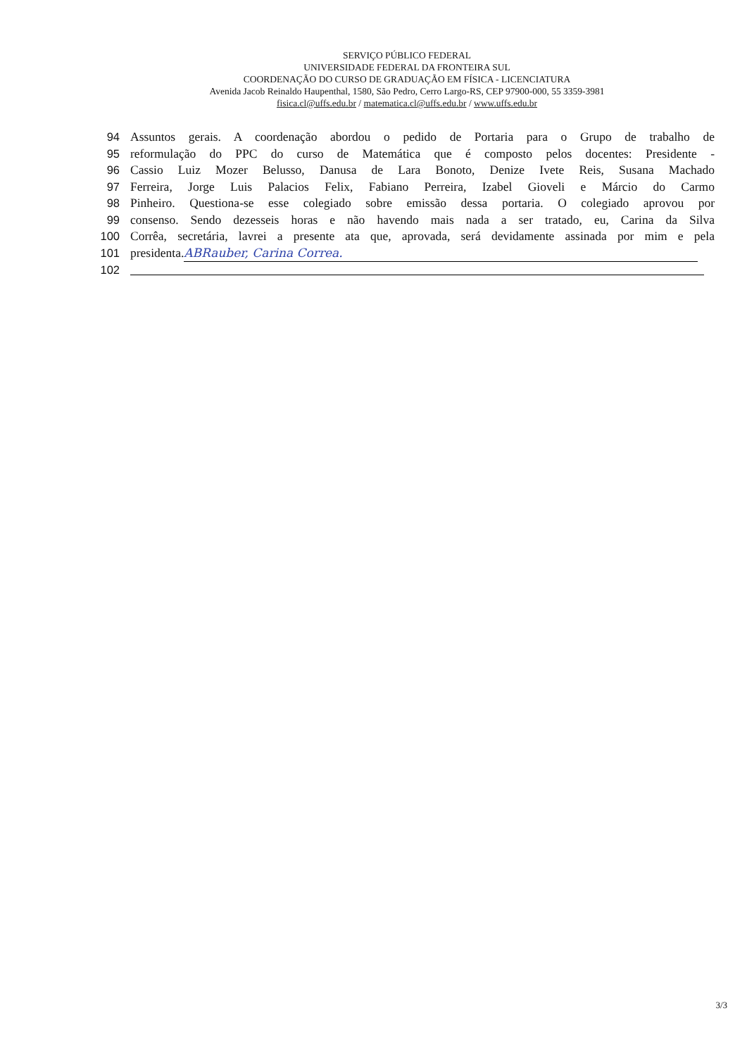SERVIÇO PÚBLICO FEDERAL
UNIVERSIDADE FEDERAL DA FRONTEIRA SUL
COORDENAÇÃO DO CURSO DE GRADUAÇÃO EM FÍSICA - LICENCIATURA
Avenida Jacob Reinaldo Haupenthal, 1580, São Pedro, Cerro Largo-RS, CEP 97900-000, 55 3359-3981
fisica.cl@uffs.edu.br / matematica.cl@uffs.edu.br / www.uffs.edu.br
94 Assuntos gerais. A coordenação abordou o pedido de Portaria para o Grupo de trabalho de
95 reformulação do PPC do curso de Matemática que é composto pelos docentes: Presidente -
96 Cassio Luiz Mozer Belusso, Danusa de Lara Bonoto, Denize Ivete Reis, Susana Machado
97 Ferreira, Jorge Luis Palacios Felix, Fabiano Perreira, Izabel Gioveli e Márcio do Carmo
98 Pinheiro. Questiona-se esse colegiado sobre emissão dessa portaria. O colegiado aprovou por
99 consenso. Sendo dezesseis horas e não havendo mais nada a ser tratado, eu, Carina da Silva
100 Corrêa, secretária, lavrei a presente ata que, aprovada, será devidamente assinada por mim e pela
101 presidenta. ABRauber, Carina Correa.
102
3/3